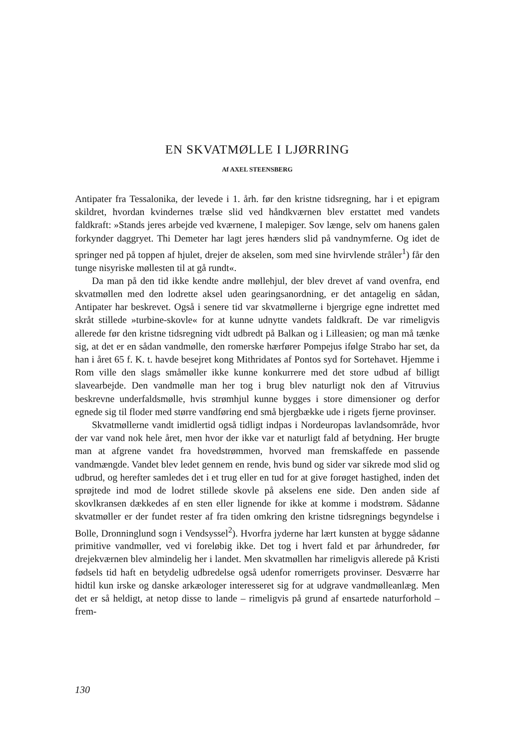EN SKVATMØLLE I LJØRRING
Af AXEL STEENSBERG
Antipater fra Tessalonika, der levede i 1. årh. før den kristne tidsregning, har i et epigram skildret, hvordan kvindernes trælse slid ved håndkværnen blev erstattet med vandets faldkraft: »Stands jeres arbejde ved kværnene, I malepiger. Sov længe, selv om hanens galen forkynder daggryet. Thi Demeter har lagt jeres hænders slid på vandnymferne. Og idet de springer ned på toppen af hjulet, drejer de akselen, som med sine hvirvlende stråler<sup>1</sup>) får den tunge nisyriske møllesten til at gå rundt«.
Da man på den tid ikke kendte andre møllehjul, der blev drevet af vand ovenfra, end skvatmøllen med den lodrette aksel uden gearingsanordning, er det antagelig en sådan, Antipater har beskrevet. Også i senere tid var skvatmøllerne i bjergrige egne indrettet med skråt stillede »turbine-skovle« for at kunne udnytte vandets faldkraft. De var rimeligvis allerede før den kristne tidsregning vidt udbredt på Balkan og i Lilleasien; og man må tænke sig, at det er en sådan vandmølle, den romerske hærfører Pompejus ifølge Strabo har set, da han i året 65 f. K. t. havde besejret kong Mithridates af Pontos syd for Sortehavet. Hjemme i Rom ville den slags småmøller ikke kunne konkurrere med det store udbud af billigt slavearbejde. Den vandmølle man her tog i brug blev naturligt nok den af Vitruvius beskrevne underfaldsmølle, hvis strømhjul kunne bygges i store dimensioner og derfor egnede sig til floder med større vandføring end små bjergbække ude i rigets fjerne provinser.
Skvatmøllerne vandt imidlertid også tidligt indpas i Nordeuropas lavlandsområde, hvor der var vand nok hele året, men hvor der ikke var et naturligt fald af betydning. Her brugte man at afgrene vandet fra hovedstrømmen, hvorved man fremskaffede en passende vandmængde. Vandet blev ledet gennem en rende, hvis bund og sider var sikrede mod slid og udbrud, og herefter samledes det i et trug eller en tud for at give forøget hastighed, inden det sprøjtede ind mod de lodret stillede skovle på akselens ene side. Den anden side af skovlkransen dækkedes af en sten eller lignende for ikke at komme i modstrøm. Sådanne skvatmøller er der fundet rester af fra tiden omkring den kristne tidsregnings begyndelse i Bolle, Dronninglund sogn i Vendsyssel<sup>2</sup>). Hvorfra jyderne har lært kunsten at bygge sådanne primitive vandmøller, ved vi foreløbig ikke. Det tog i hvert fald et par århundreder, før drejekværnen blev almindelig her i landet. Men skvatmøllen har rimeligvis allerede på Kristi fødsels tid haft en betydelig udbredelse også udenfor romerrigets provinser. Desværre har hidtil kun irske og danske arkæologer interesseret sig for at udgrave vandmølleanlæg. Men det er så heldigt, at netop disse to lande – rimeligvis på grund af ensartede naturforhold – frem-
130